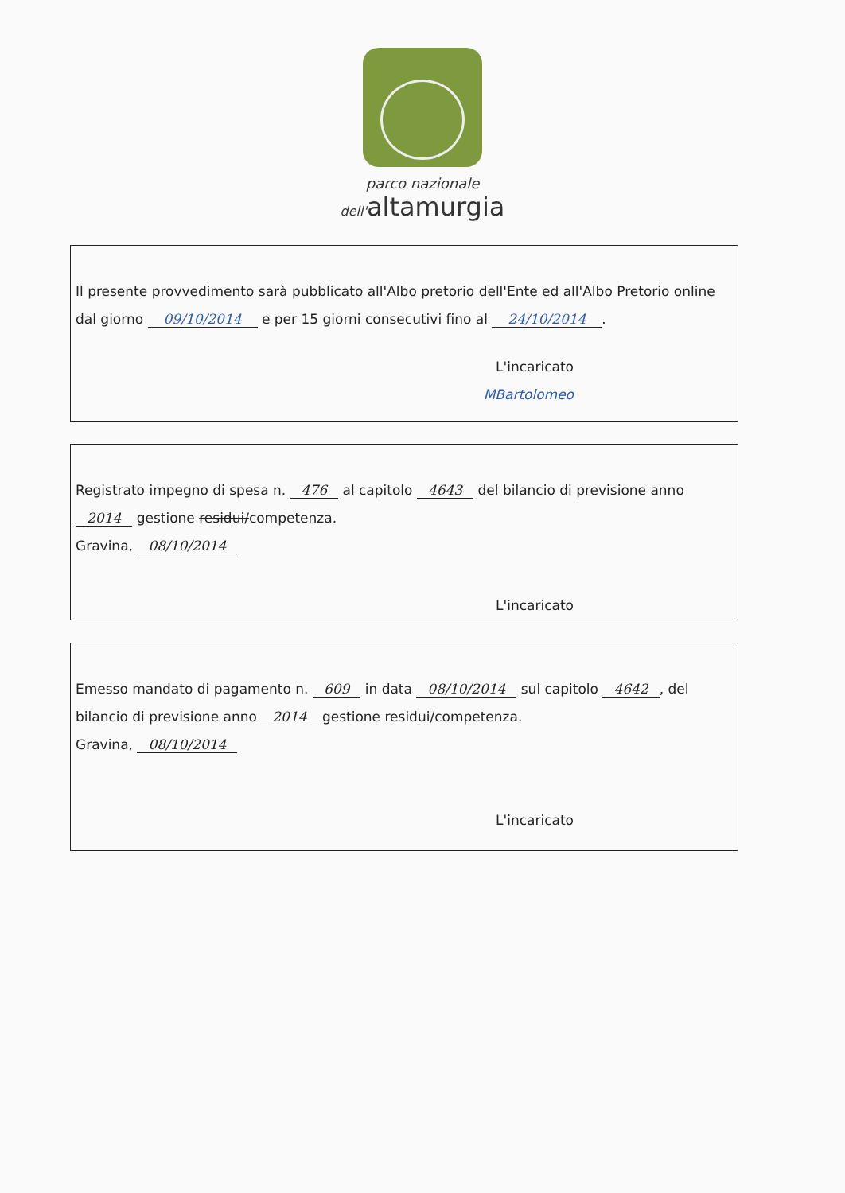parco nazionale
dell'altamurgia
Il presente provvedimento sarà pubblicato all'Albo pretorio dell'Ente ed all'Albo Pretorio online dal giorno 09/10/2014 e per 15 giorni consecutivi fino al 24/10/2014.
L'incaricato
MBartolomeo
Registrato impegno di spesa n. 476 al capitolo 4643 del bilancio di previsione anno 2014 gestione residui/competenza.
Gravina, 08/10/2014
L'incaricato
Emesso mandato di pagamento n. 609 in data 08/10/2014 sul capitolo 4642, del bilancio di previsione anno 2014 gestione residui/competenza.
Gravina, 08/10/2014
L'incaricato